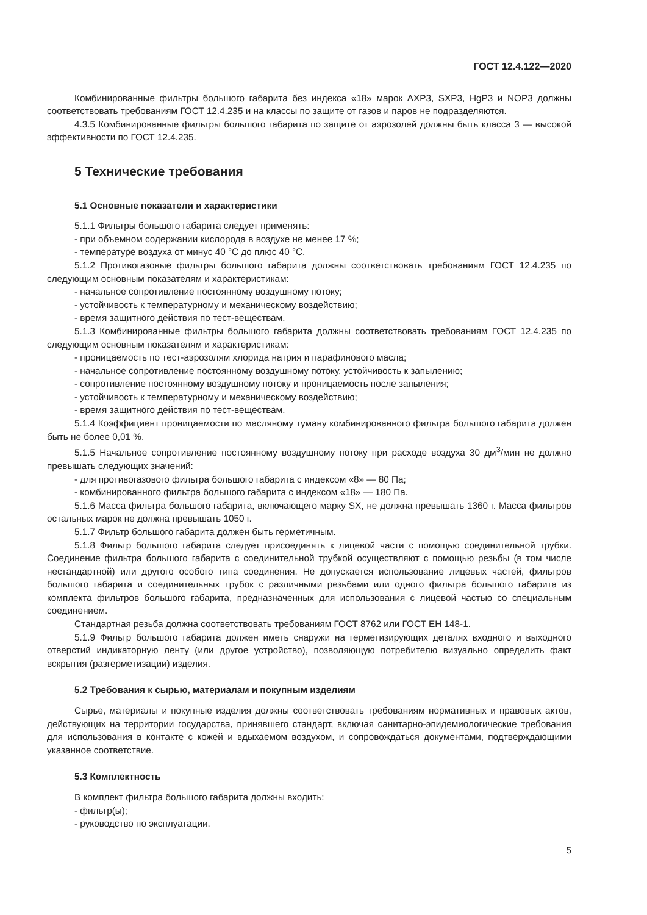ГОСТ 12.4.122—2020
Комбинированные фильтры большого габарита без индекса «18» марок AXP3, SXP3, HgP3 и NOP3 должны соответствовать требованиям ГОСТ 12.4.235 и на классы по защите от газов и паров не подразделяются.
4.3.5 Комбинированные фильтры большого габарита по защите от аэрозолей должны быть класса 3 — высокой эффективности по ГОСТ 12.4.235.
5 Технические требования
5.1 Основные показатели и характеристики
5.1.1 Фильтры большого габарита следует применять:
- при объемном содержании кислорода в воздухе не менее 17 %;
- температуре воздуха от минус 40 °С до плюс 40 °С.
5.1.2 Противогазовые фильтры большого габарита должны соответствовать требованиям ГОСТ 12.4.235 по следующим основным показателям и характеристикам:
- начальное сопротивление постоянному воздушному потоку;
- устойчивость к температурному и механическому воздействию;
- время защитного действия по тест-веществам.
5.1.3 Комбинированные фильтры большого габарита должны соответствовать требованиям ГОСТ 12.4.235 по следующим основным показателям и характеристикам:
- проницаемость по тест-аэрозолям хлорида натрия и парафинового масла;
- начальное сопротивление постоянному воздушному потоку, устойчивость к запылению;
- сопротивление постоянному воздушному потоку и проницаемость после запыления;
- устойчивость к температурному и механическому воздействию;
- время защитного действия по тест-веществам.
5.1.4 Коэффициент проницаемости по масляному туману комбинированного фильтра большого габарита должен быть не более 0,01 %.
5.1.5 Начальное сопротивление постоянному воздушному потоку при расходе воздуха 30 дм<sup>3</sup>/мин не должно превышать следующих значений:
- для противогазового фильтра большого габарита с индексом «8» — 80 Па;
- комбинированного фильтра большого габарита с индексом «18» — 180 Па.
5.1.6 Масса фильтра большого габарита, включающего марку SX, не должна превышать 1360 г. Масса фильтров остальных марок не должна превышать 1050 г.
5.1.7 Фильтр большого габарита должен быть герметичным.
5.1.8 Фильтр большого габарита следует присоединять к лицевой части с помощью соединительной трубки. Соединение фильтра большого габарита с соединительной трубкой осуществляют с помощью резьбы (в том числе нестандартной) или другого особого типа соединения. Не допускается использование лицевых частей, фильтров большого габарита и соединительных трубок с различными резьбами или одного фильтра большого габарита из комплекта фильтров большого габарита, предназначенных для использования с лицевой частью со специальным соединением.
Стандартная резьба должна соответствовать требованиям ГОСТ 8762 или ГОСТ ЕН 148-1.
5.1.9 Фильтр большого габарита должен иметь снаружи на герметизирующих деталях входного и выходного отверстий индикаторную ленту (или другое устройство), позволяющую потребителю визуально определить факт вскрытия (разгерметизации) изделия.
5.2 Требования к сырью, материалам и покупным изделиям
Сырье, материалы и покупные изделия должны соответствовать требованиям нормативных и правовых актов, действующих на территории государства, принявшего стандарт, включая санитарно-эпидемиологические требования для использования в контакте с кожей и вдыхаемом воздухом, и сопровождаться документами, подтверждающими указанное соответствие.
5.3 Комплектность
В комплект фильтра большого габарита должны входить:
- фильтр(ы);
- руководство по эксплуатации.
5